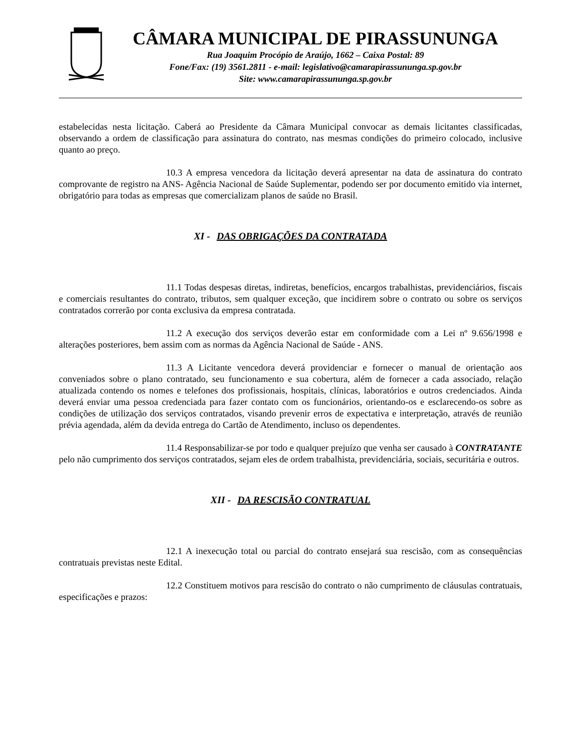CÂMARA MUNICIPAL DE PIRASSUNUNGA
Rua Joaquim Procópio de Araújo, 1662 – Caixa Postal: 89
Fone/Fax: (19) 3561.2811 - e-mail: legislativo@camarapirassununga.sp.gov.br
Site: www.camarapirassununga.sp.gov.br
estabelecidas nesta licitação. Caberá ao Presidente da Câmara Municipal convocar as demais licitantes classificadas, observando a ordem de classificação para assinatura do contrato, nas mesmas condições do primeiro colocado, inclusive quanto ao preço.
10.3 A empresa vencedora da licitação deverá apresentar na data de assinatura do contrato comprovante de registro na ANS- Agência Nacional de Saúde Suplementar, podendo ser por documento emitido via internet, obrigatório para todas as empresas que comercializam planos de saúde no Brasil.
XI - DAS OBRIGAÇÕES DA CONTRATADA
11.1 Todas despesas diretas, indiretas, benefícios, encargos trabalhistas, previdenciários, fiscais e comerciais resultantes do contrato, tributos, sem qualquer exceção, que incidirem sobre o contrato ou sobre os serviços contratados correrão por conta exclusiva da empresa contratada.
11.2 A execução dos serviços deverão estar em conformidade com a Lei nº 9.656/1998 e alterações posteriores, bem assim com as normas da Agência Nacional de Saúde - ANS.
11.3 A Licitante vencedora deverá providenciar e fornecer o manual de orientação aos conveniados sobre o plano contratado, seu funcionamento e sua cobertura, além de fornecer a cada associado, relação atualizada contendo os nomes e telefones dos profissionais, hospitais, clínicas, laboratórios e outros credenciados. Ainda deverá enviar uma pessoa credenciada para fazer contato com os funcionários, orientando-os e esclarecendo-os sobre as condições de utilização dos serviços contratados, visando prevenir erros de expectativa e interpretação, através de reunião prévia agendada, além da devida entrega do Cartão de Atendimento, incluso os dependentes.
11.4 Responsabilizar-se por todo e qualquer prejuízo que venha ser causado à CONTRATANTE pelo não cumprimento dos serviços contratados, sejam eles de ordem trabalhista, previdenciária, sociais, securitária e outros.
XII - DA RESCISÃO CONTRATUAL
12.1 A inexecução total ou parcial do contrato ensejará sua rescisão, com as consequências contratuais previstas neste Edital.
12.2 Constituem motivos para rescisão do contrato o não cumprimento de cláusulas contratuais, especificações e prazos: